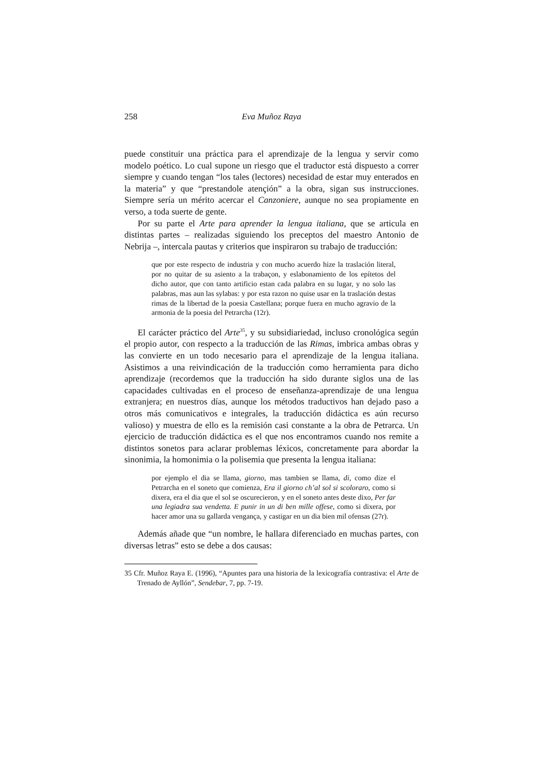258 Eva Muñoz Raya
puede constituir una práctica para el aprendizaje de la lengua y servir como modelo poético. Lo cual supone un riesgo que el traductor está dispuesto a correr siempre y cuando tengan “los tales (lectores) necesidad de estar muy enterados en la materia” y que “prestandole atençión” a la obra, sigan sus instrucciones. Siempre sería un mérito acercar el Canzoniere, aunque no sea propiamente en verso, a toda suerte de gente.
Por su parte el Arte para aprender la lengua italiana, que se articula en distintas partes – realizadas siguiendo los preceptos del maestro Antonio de Nebrija –, intercala pautas y criterios que inspiraron su trabajo de traducción:
que por este respecto de industria y con mucho acuerdo hize la traslación literal, por no quitar de su asiento a la trabaçon, y eslabonamiento de los epítetos del dicho autor, que con tanto artificio estan cada palabra en su lugar, y no solo las palabras, mas aun las sylabas: y por esta razon no quise usar en la traslación destas rimas de la libertad de la poesia Castellana; porque fuera en mucho agravio de la armonia de la poesia del Petrarcha (12r).
El carácter práctico del Arte<sup>35</sup>, y su subsidiariedad, incluso cronológica según el propio autor, con respecto a la traducción de las Rimas, imbrica ambas obras y las convierte en un todo necesario para el aprendizaje de la lengua italiana. Asistimos a una reivindicación de la traducción como herramienta para dicho aprendizaje (recordemos que la traducción ha sido durante siglos una de las capacidades cultivadas en el proceso de enseñanza-aprendizaje de una lengua extranjera; en nuestros días, aunque los métodos traductivos han dejado paso a otros más comunicativos e integrales, la traducción didáctica es aún recurso valioso) y muestra de ello es la remisión casi constante a la obra de Petrarca. Un ejercicio de traducción didáctica es el que nos encontramos cuando nos remite a distintos sonetos para aclarar problemas léxicos, concretamente para abordar la sinonimia, la homonimia o la polisemia que presenta la lengua italiana:
por ejemplo el dia se llama, giorno, mas tambien se llama, di, como dize el Petrarcha en el soneto que comienza, Era il giorno ch’al sol si scoloraro, como si dixera, era el dia que el sol se oscurecieron, y en el soneto antes deste dixo, Per far una legiadra sua vendetta. E punir in un di ben mille offese, como si dixera, por hacer amor una su gallarda vengança, y castigar en un dia bien mil ofensas (27r).
Además añade que “un nombre, le hallara diferenciado en muchas partes, con diversas letras” esto se debe a dos causas:
35 Cfr. Muñoz Raya E. (1996), “Apuntes para una historia de la lexicografía contrastiva: el Arte de Trenado de Ayllón”, Sendebar, 7, pp. 7-19.